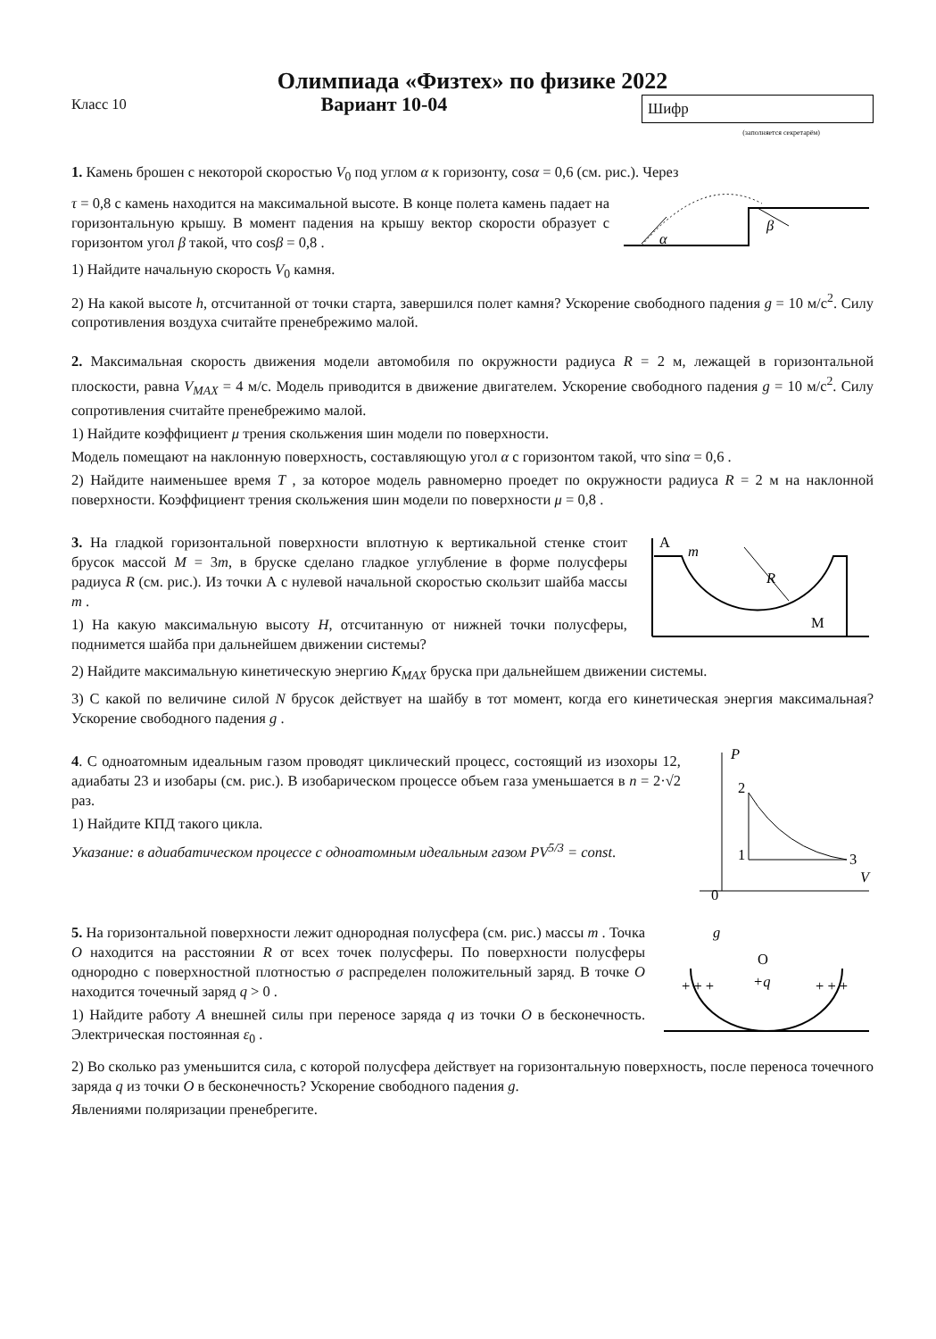Олимпиада «Физтех» по физике 2022
Класс 10
Вариант 10-04
Шифр
(заполняется секретарём)
1. Камень брошен с некоторой скоростью V<sub>0</sub> под углом α к горизонту, cosα = 0,6 (см. рис.). Через
τ = 0,8 с камень находится на максимальной высоте. В конце полета камень падает на горизонтальную крышу. В момент падения на крышу вектор скорости образует с горизонтом угол β такой, что cosβ = 0,8 .
α
β
1) Найдите начальную скорость V<sub>0</sub> камня.
2) На какой высоте h, отсчитанной от точки старта, завершился полет камня? Ускорение свободного падения g = 10 м/с<sup>2</sup>. Силу сопротивления воздуха считайте пренебрежимо малой.
2. Максимальная скорость движения модели автомобиля по окружности радиуса R = 2 м, лежащей в горизонтальной плоскости, равна V<sub>MAX</sub> = 4 м/с. Модель приводится в движение двигателем. Ускорение свободного падения g = 10 м/с<sup>2</sup>. Силу сопротивления считайте пренебрежимо малой.
1) Найдите коэффициент μ трения скольжения шин модели по поверхности.
Модель помещают на наклонную поверхность, составляющую угол α с горизонтом такой, что sinα = 0,6 .
2) Найдите наименьшее время T , за которое модель равномерно проедет по окружности радиуса R = 2 м на наклонной поверхности. Коэффициент трения скольжения шин модели по поверхности μ = 0,8 .
3. На гладкой горизонтальной поверхности вплотную к вертикальной стенке стоит брусок массой M = 3m, в бруске сделано гладкое углубление в форме полусферы радиуса R (см. рис.). Из точки А с нулевой начальной скоростью скользит шайба массы m .
1) На какую максимальную высоту H, отсчитанную от нижней точки полусферы, поднимется шайба при дальнейшем движении системы?
A
m
R
M
2) Найдите максимальную кинетическую энергию K<sub>MAX</sub> бруска при дальнейшем движении системы.
3) С какой по величине силой N брусок действует на шайбу в тот момент, когда его кинетическая энергия максимальная? Ускорение свободного падения g .
4. С одноатомным идеальным газом проводят циклический процесс, состоящий из изохоры 12, адиабаты 23 и изобары (см. рис.). В изобарическом процессе объем газа уменьшается в n = 2·√2 раз.
1) Найдите КПД такого цикла.
Указание: в адиабатическом процессе с одноатомным идеальным газом PV<sup>5/3</sup> = const.
P
V
0
2
1
3
5. На горизонтальной поверхности лежит однородная полусфера (см. рис.) массы m . Точка O находится на расстоянии R от всех точек полусферы. По поверхности полусферы однородно с поверхностной плотностью σ распределен положительный заряд. В точке O находится точечный заряд q > 0 .
1) Найдите работу A внешней силы при переносе заряда q из точки O в бесконечность. Электрическая постоянная ε<sub>0</sub> .
O
+q
g
+ + +
+ + +
2) Во сколько раз уменьшится сила, с которой полусфера действует на горизонтальную поверхность, после переноса точечного заряда q из точки O в бесконечность? Ускорение свободного падения g.
Явлениями поляризации пренебрегите.